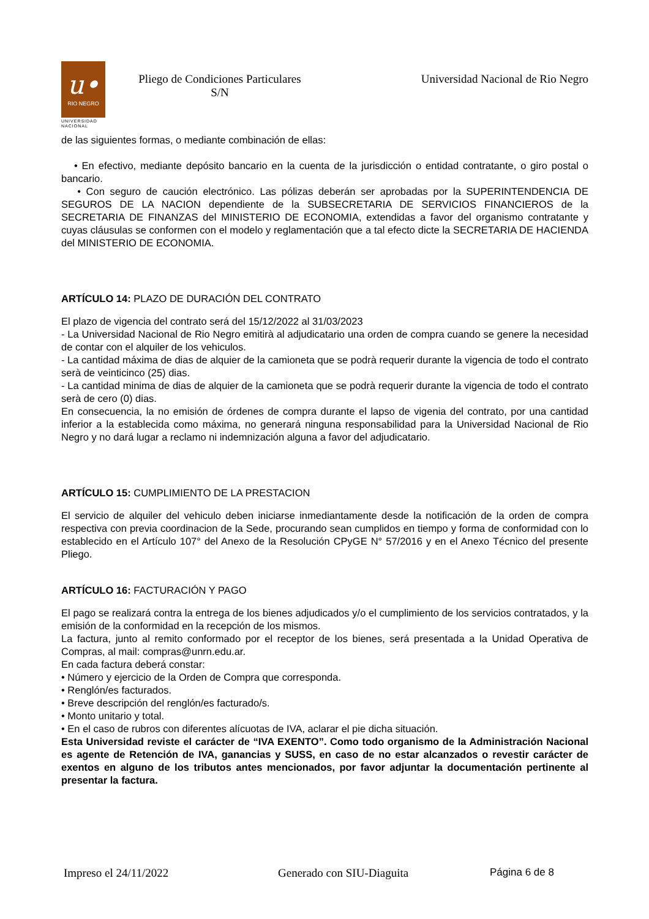u•
RIO NEGRO
UNIVERSIDAD
NACIONAL
Pliego de Condiciones Particulares
S/N
Universidad Nacional de Rio Negro
de las siguientes formas, o mediante combinación de ellas:
• En efectivo, mediante depósito bancario en la cuenta de la jurisdicción o entidad contratante, o giro postal o bancario.
• Con seguro de caución electrónico. Las pólizas deberán ser aprobadas por la SUPERINTENDENCIA DE SEGUROS DE LA NACION dependiente de la SUBSECRETARIA DE SERVICIOS FINANCIEROS de la SECRETARIA DE FINANZAS del MINISTERIO DE ECONOMIA, extendidas a favor del organismo contratante y cuyas cláusulas se conformen con el modelo y reglamentación que a tal efecto dicte la SECRETARIA DE HACIENDA del MINISTERIO DE ECONOMIA.
ARTÍCULO 14: PLAZO DE DURACIÓN DEL CONTRATO
El plazo de vigencia del contrato será del 15/12/2022 al 31/03/2023
- La Universidad Nacional de Rio Negro emitirà al adjudicatario una orden de compra cuando se genere la necesidad de contar con el alquiler de los vehiculos.
- La cantidad máxima de dias de alquier de la camioneta que se podrà requerir durante la vigencia de todo el contrato serà de veinticinco (25) dias.
- La cantidad minima de dias de alquier de la camioneta que se podrà requerir durante la vigencia de todo el contrato serà de cero (0) dias.
En consecuencia, la no emisión de órdenes de compra durante el lapso de vigenia del contrato, por una cantidad inferior a la establecida como máxima, no generará ninguna responsabilidad para la Universidad Nacional de Rio Negro y no dará lugar a reclamo ni indemnización alguna a favor del adjudicatario.
ARTÍCULO 15: CUMPLIMIENTO DE LA PRESTACION
El servicio de alquiler del vehiculo deben iniciarse inmediantamente desde la notificación de la orden de compra respectiva con previa coordinacion de la Sede, procurando sean cumplidos en tiempo y forma de conformidad con lo establecido en el Artículo 107° del Anexo de la Resolución CPyGE N° 57/2016 y en el Anexo Técnico del presente Pliego.
ARTÍCULO 16: FACTURACIÓN Y PAGO
El pago se realizará contra la entrega de los bienes adjudicados y/o el cumplimiento de los servicios contratados, y la emisión de la conformidad en la recepción de los mismos.
La factura, junto al remito conformado por el receptor de los bienes, será presentada a la Unidad Operativa de Compras, al mail: compras@unrn.edu.ar.
En cada factura deberá constar:
• Número y ejercicio de la Orden de Compra que corresponda.
• Renglón/es facturados.
• Breve descripción del renglón/es facturado/s.
• Monto unitario y total.
• En el caso de rubros con diferentes alícuotas de IVA, aclarar el pie dicha situación.
Esta Universidad reviste el carácter de “IVA EXENTO”. Como todo organismo de la Administración Nacional es agente de Retención de IVA, ganancias y SUSS, en caso de no estar alcanzados o revestir carácter de exentos en alguno de los tributos antes mencionados, por favor adjuntar la documentación pertinente al presentar la factura.
Impreso el 24/11/2022 Generado con SIU-Diaguita Página 6 de 8